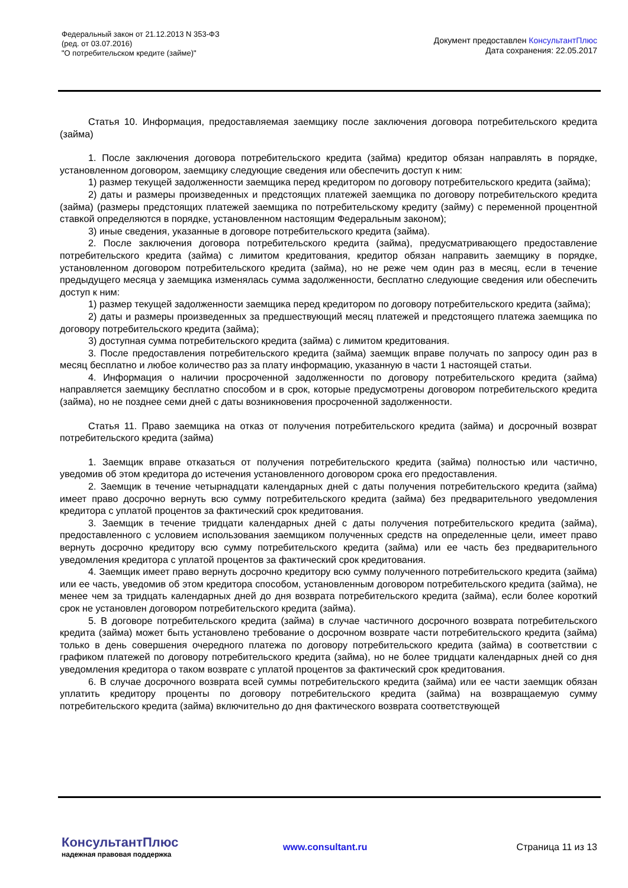Федеральный закон от 21.12.2013 N 353-ФЗ
(ред. от 03.07.2016)
"О потребительском кредите (займе)"
Документ предоставлен КонсультантПлюс
Дата сохранения: 22.05.2017
Статья 10. Информация, предоставляемая заемщику после заключения договора потребительского кредита (займа)
1. После заключения договора потребительского кредита (займа) кредитор обязан направлять в порядке, установленном договором, заемщику следующие сведения или обеспечить доступ к ним:
1) размер текущей задолженности заемщика перед кредитором по договору потребительского кредита (займа);
2) даты и размеры произведенных и предстоящих платежей заемщика по договору потребительского кредита (займа) (размеры предстоящих платежей заемщика по потребительскому кредиту (займу) с переменной процентной ставкой определяются в порядке, установленном настоящим Федеральным законом);
3) иные сведения, указанные в договоре потребительского кредита (займа).
2. После заключения договора потребительского кредита (займа), предусматривающего предоставление потребительского кредита (займа) с лимитом кредитования, кредитор обязан направить заемщику в порядке, установленном договором потребительского кредита (займа), но не реже чем один раз в месяц, если в течение предыдущего месяца у заемщика изменялась сумма задолженности, бесплатно следующие сведения или обеспечить доступ к ним:
1) размер текущей задолженности заемщика перед кредитором по договору потребительского кредита (займа);
2) даты и размеры произведенных за предшествующий месяц платежей и предстоящего платежа заемщика по договору потребительского кредита (займа);
3) доступная сумма потребительского кредита (займа) с лимитом кредитования.
3. После предоставления потребительского кредита (займа) заемщик вправе получать по запросу один раз в месяц бесплатно и любое количество раз за плату информацию, указанную в части 1 настоящей статьи.
4. Информация о наличии просроченной задолженности по договору потребительского кредита (займа) направляется заемщику бесплатно способом и в срок, которые предусмотрены договором потребительского кредита (займа), но не позднее семи дней с даты возникновения просроченной задолженности.
Статья 11. Право заемщика на отказ от получения потребительского кредита (займа) и досрочный возврат потребительского кредита (займа)
1. Заемщик вправе отказаться от получения потребительского кредита (займа) полностью или частично, уведомив об этом кредитора до истечения установленного договором срока его предоставления.
2. Заемщик в течение четырнадцати календарных дней с даты получения потребительского кредита (займа) имеет право досрочно вернуть всю сумму потребительского кредита (займа) без предварительного уведомления кредитора с уплатой процентов за фактический срок кредитования.
3. Заемщик в течение тридцати календарных дней с даты получения потребительского кредита (займа), предоставленного с условием использования заемщиком полученных средств на определенные цели, имеет право вернуть досрочно кредитору всю сумму потребительского кредита (займа) или ее часть без предварительного уведомления кредитора с уплатой процентов за фактический срок кредитования.
4. Заемщик имеет право вернуть досрочно кредитору всю сумму полученного потребительского кредита (займа) или ее часть, уведомив об этом кредитора способом, установленным договором потребительского кредита (займа), не менее чем за тридцать календарных дней до дня возврата потребительского кредита (займа), если более короткий срок не установлен договором потребительского кредита (займа).
5. В договоре потребительского кредита (займа) в случае частичного досрочного возврата потребительского кредита (займа) может быть установлено требование о досрочном возврате части потребительского кредита (займа) только в день совершения очередного платежа по договору потребительского кредита (займа) в соответствии с графиком платежей по договору потребительского кредита (займа), но не более тридцати календарных дней со дня уведомления кредитора о таком возврате с уплатой процентов за фактический срок кредитования.
6. В случае досрочного возврата всей суммы потребительского кредита (займа) или ее части заемщик обязан уплатить кредитору проценты по договору потребительского кредита (займа) на возвращаемую сумму потребительского кредита (займа) включительно до дня фактического возврата соответствующей
КонсультантПлюс
надежная правовая поддержка
www.consultant.ru Страница 11 из 13